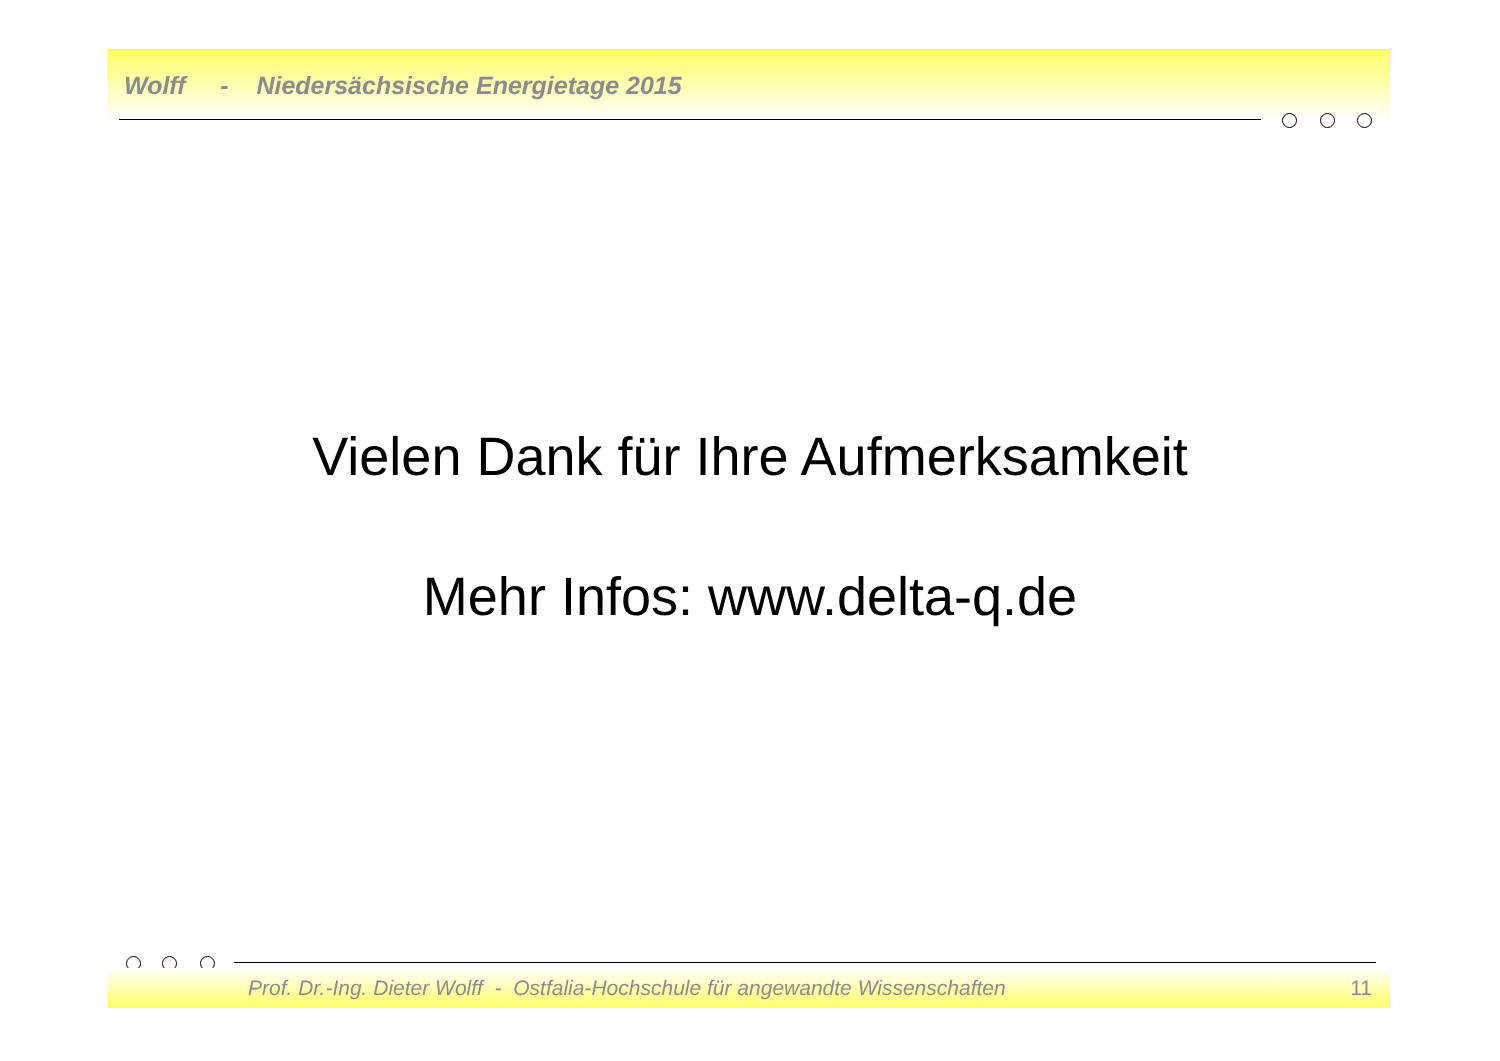Wolff - Niedersächsische Energietage 2015
Vielen Dank für Ihre Aufmerksamkeit
Mehr Infos: www.delta-q.de
Prof. Dr.-Ing. Dieter Wolff - Ostfalia-Hochschule für angewandte Wissenschaften 11